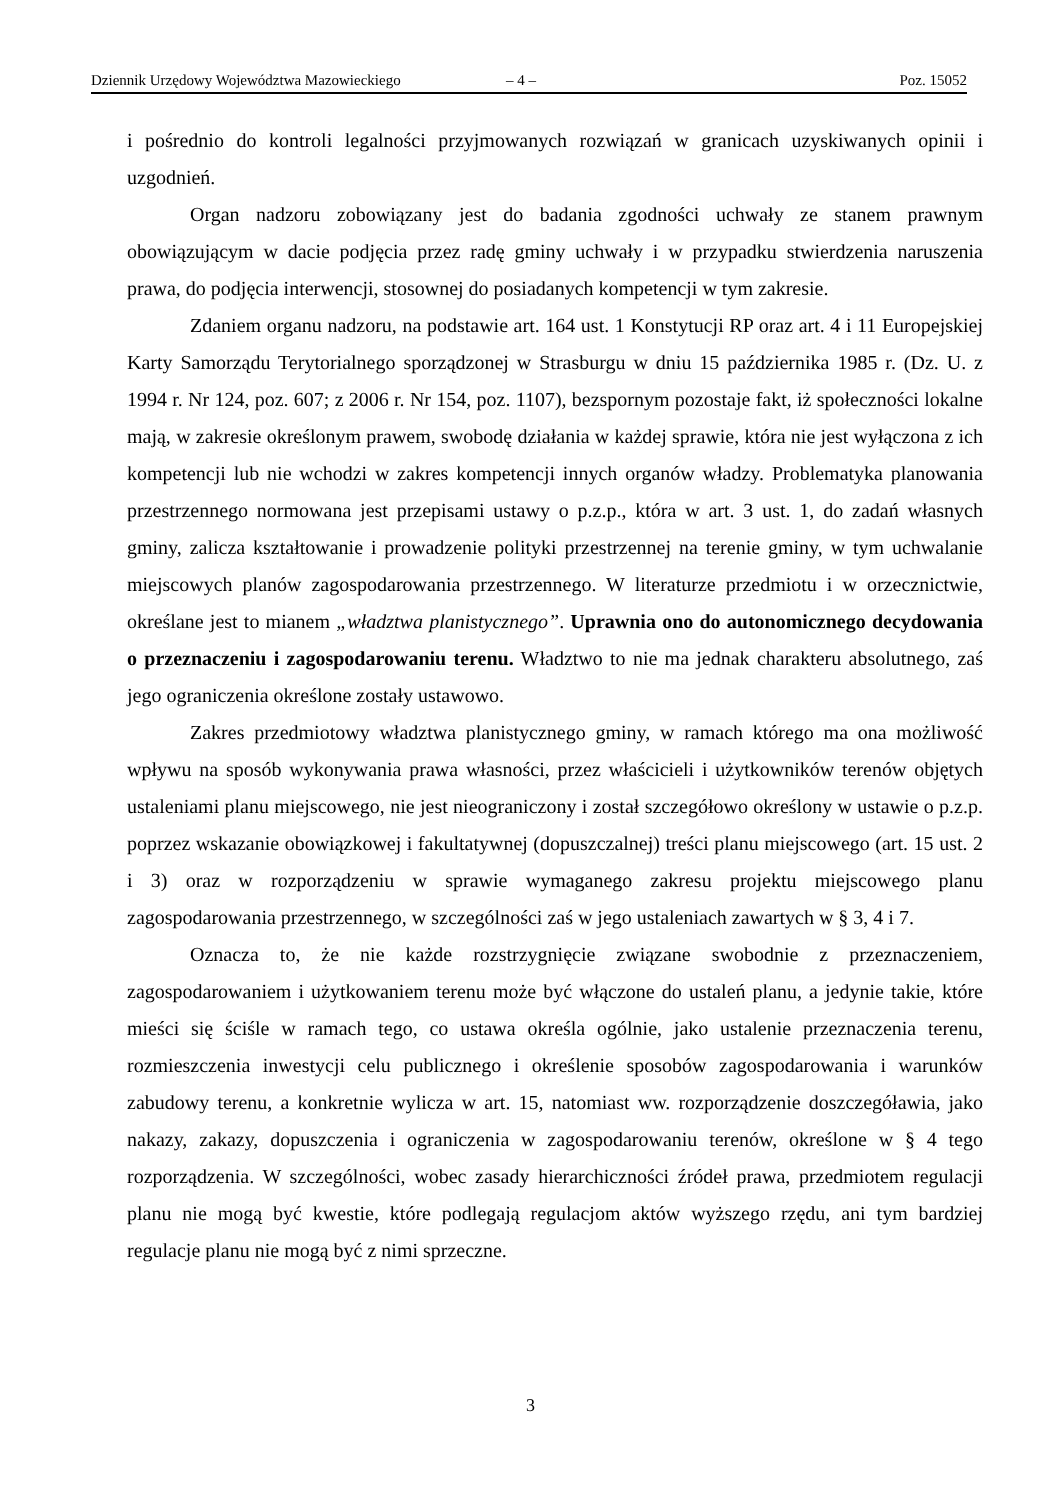Dziennik Urzędowy Województwa Mazowieckiego – 4 – Poz. 15052
i pośrednio do kontroli legalności przyjmowanych rozwiązań w granicach uzyskiwanych opinii i uzgodnień.
Organ nadzoru zobowiązany jest do badania zgodności uchwały ze stanem prawnym obowiązującym w dacie podjęcia przez radę gminy uchwały i w przypadku stwierdzenia naruszenia prawa, do podjęcia interwencji, stosownej do posiadanych kompetencji w tym zakresie.
Zdaniem organu nadzoru, na podstawie art. 164 ust. 1 Konstytucji RP oraz art. 4 i 11 Europejskiej Karty Samorządu Terytorialnego sporządzonej w Strasburgu w dniu 15 października 1985 r. (Dz. U. z 1994 r. Nr 124, poz. 607; z 2006 r. Nr 154, poz. 1107), bezspornym pozostaje fakt, iż społeczności lokalne mają, w zakresie określonym prawem, swobodę działania w każdej sprawie, która nie jest wyłączona z ich kompetencji lub nie wchodzi w zakres kompetencji innych organów władzy. Problematyka planowania przestrzennego normowana jest przepisami ustawy o p.z.p., która w art. 3 ust. 1, do zadań własnych gminy, zalicza kształtowanie i prowadzenie polityki przestrzennej na terenie gminy, w tym uchwalanie miejscowych planów zagospodarowania przestrzennego. W literaturze przedmiotu i w orzecznictwie, określane jest to mianem „władztwa planistycznego”. Uprawnia ono do autonomicznego decydowania o przeznaczeniu i zagospodarowaniu terenu. Władztwo to nie ma jednak charakteru absolutnego, zaś jego ograniczenia określone zostały ustawowo.
Zakres przedmiotowy władztwa planistycznego gminy, w ramach którego ma ona możliwość wpływu na sposób wykonywania prawa własności, przez właścicieli i użytkowników terenów objętych ustaleniami planu miejscowego, nie jest nieograniczony i został szczegółowo określony w ustawie o p.z.p. poprzez wskazanie obowiązkowej i fakultatywnej (dopuszczalnej) treści planu miejscowego (art. 15 ust. 2 i 3) oraz w rozporządzeniu w sprawie wymaganego zakresu projektu miejscowego planu zagospodarowania przestrzennego, w szczególności zaś w jego ustaleniach zawartych w § 3, 4 i 7.
Oznacza to, że nie każde rozstrzygnięcie związane swobodnie z przeznaczeniem, zagospodarowaniem i użytkowaniem terenu może być włączone do ustaleń planu, a jedynie takie, które mieści się ściśle w ramach tego, co ustawa określa ogólnie, jako ustalenie przeznaczenia terenu, rozmieszczenia inwestycji celu publicznego i określenie sposobów zagospodarowania i warunków zabudowy terenu, a konkretnie wylicza w art. 15, natomiast ww. rozporządzenie doszczegóławia, jako nakazy, zakazy, dopuszczenia i ograniczenia w zagospodarowaniu terenów, określone w § 4 tego rozporządzenia. W szczególności, wobec zasady hierarchiczności źródeł prawa, przedmiotem regulacji planu nie mogą być kwestie, które podlegają regulacjom aktów wyższego rzędu, ani tym bardziej regulacje planu nie mogą być z nimi sprzeczne.
3